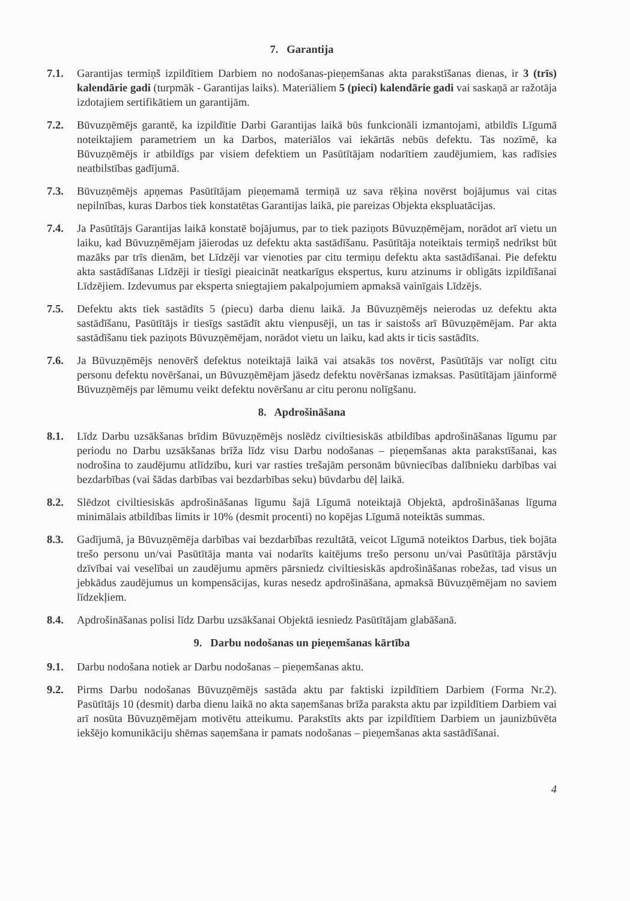7. Garantija
7.1. Garantijas termiņš izpildītiem Darbiem no nodošanas-pieņemšanas akta parakstīšanas dienas, ir 3 (trīs) kalendārie gadi (turpmāk - Garantijas laiks). Materiāliem 5 (pieci) kalendārie gadi vai saskaņā ar ražotāja izdotajiem sertifikātiem un garantijām.
7.2. Būvuzņēmējs garantē, ka izpildītie Darbi Garantijas laikā būs funkcionāli izmantojami, atbildīs Līgumā noteiktajiem parametriem un ka Darbos, materiālos vai iekārtās nebūs defektu. Tas nozīmē, ka Būvuzņēmējs ir atbildīgs par visiem defektiem un Pasūtītājam nodarītiem zaudējumiem, kas radīsies neatbilstības gadījumā.
7.3. Būvuzņēmējs apņemas Pasūtītājam pieņemamā termiņā uz sava rēķina novērst bojājumus vai citas nepilnības, kuras Darbos tiek konstatētas Garantijas laikā, pie pareizas Objekta ekspluatācijas.
7.4. Ja Pasūtītājs Garantijas laikā konstatē bojājumus, par to tiek paziņots Būvuzņēmējam, norādot arī vietu un laiku, kad Būvuzņēmējam jāierodas uz defektu akta sastādīšanu. Pasūtītāja noteiktais termiņš nedrīkst būt mazāks par trīs dienām, bet Līdzēji var vienoties par citu termiņu defektu akta sastādīšanai. Pie defektu akta sastādīšanas Līdzēji ir tiesīgi pieaicināt neatkarīgus ekspertus, kuru atzinums ir obligāts izpildīšanai Līdzējiem. Izdevumus par eksperta sniegtajiem pakalpojumiem apmaksā vainīgais Līdzējs.
7.5. Defektu akts tiek sastādīts 5 (piecu) darba dienu laikā. Ja Būvuzņēmējs neierodas uz defektu akta sastādīšanu, Pasūtītājs ir tiesīgs sastādīt aktu vienpusēji, un tas ir saistošs arī Būvuzņēmējam. Par akta sastādīšanu tiek paziņots Būvuzņēmējam, norādot vietu un laiku, kad akts ir ticis sastādīts.
7.6. Ja Būvuzņēmējs nenovērš defektus noteiktajā laikā vai atsakās tos novērst, Pasūtītājs var nolīgt citu personu defektu novēršanai, un Būvuzņēmējam jāsedz defektu novēršanas izmaksas. Pasūtītājam jāinformē Būvuzņēmējs par lēmumu veikt defektu novēršanu ar citu peronu nolīgšanu.
8. Apdrošināšana
8.1. Līdz Darbu uzsākšanas brīdim Būvuzņēmējs noslēdz civiltiesiskās atbildības apdrošināšanas līgumu par periodu no Darbu uzsākšanas brīža līdz visu Darbu nodošanas – pieņemšanas akta parakstīšanai, kas nodrošina to zaudējumu atlīdzību, kuri var rasties trešajām personām būvniecības dalībnieku darbības vai bezdarbības (vai šādas darbības vai bezdarbības seku) būvdarbu dēļ laikā.
8.2. Slēdzot civiltiesiskās apdrošināšanas līgumu šajā Līgumā noteiktajā Objektā, apdrošināšanas līguma minimālais atbildības limits ir 10% (desmit procenti) no kopējas Līgumā noteiktās summas.
8.3. Gadījumā, ja Būvuzņēmēja darbības vai bezdarbības rezultātā, veicot Līgumā noteiktos Darbus, tiek bojāta trešo personu un/vai Pasūtītāja manta vai nodarīts kaitējums trešo personu un/vai Pasūtītāja pārstāvju dzīvībai vai veselībai un zaudējumu apmērs pārsniedz civiltiesiskās apdrošināšanas robežas, tad visus un jebkādus zaudējumus un kompensācijas, kuras nesedz apdrošināšana, apmaksā Būvuzņēmējam no saviem līdzekļiem.
8.4. Apdrošināšanas polisi līdz Darbu uzsākšanai Objektā iesniedz Pasūtītājam glabāšanā.
9. Darbu nodošanas un pieņemšanas kārtība
9.1. Darbu nodošana notiek ar Darbu nodošanas – pieņemšanas aktu.
9.2. Pirms Darbu nodošanas Būvuzņēmējs sastāda aktu par faktiski izpildītiem Darbiem (Forma Nr.2). Pasūtītājs 10 (desmit) darba dienu laikā no akta saņemšanas brīža paraksta aktu par izpildītiem Darbiem vai arī nosūta Būvuzņēmējam motivētu atteikumu. Parakstīts akts par izpildītiem Darbiem un jaunizbūvēta iekšējo komunikāciju shēmas saņemšana ir pamats nodošanas – pieņemšanas akta sastādīšanai.
4